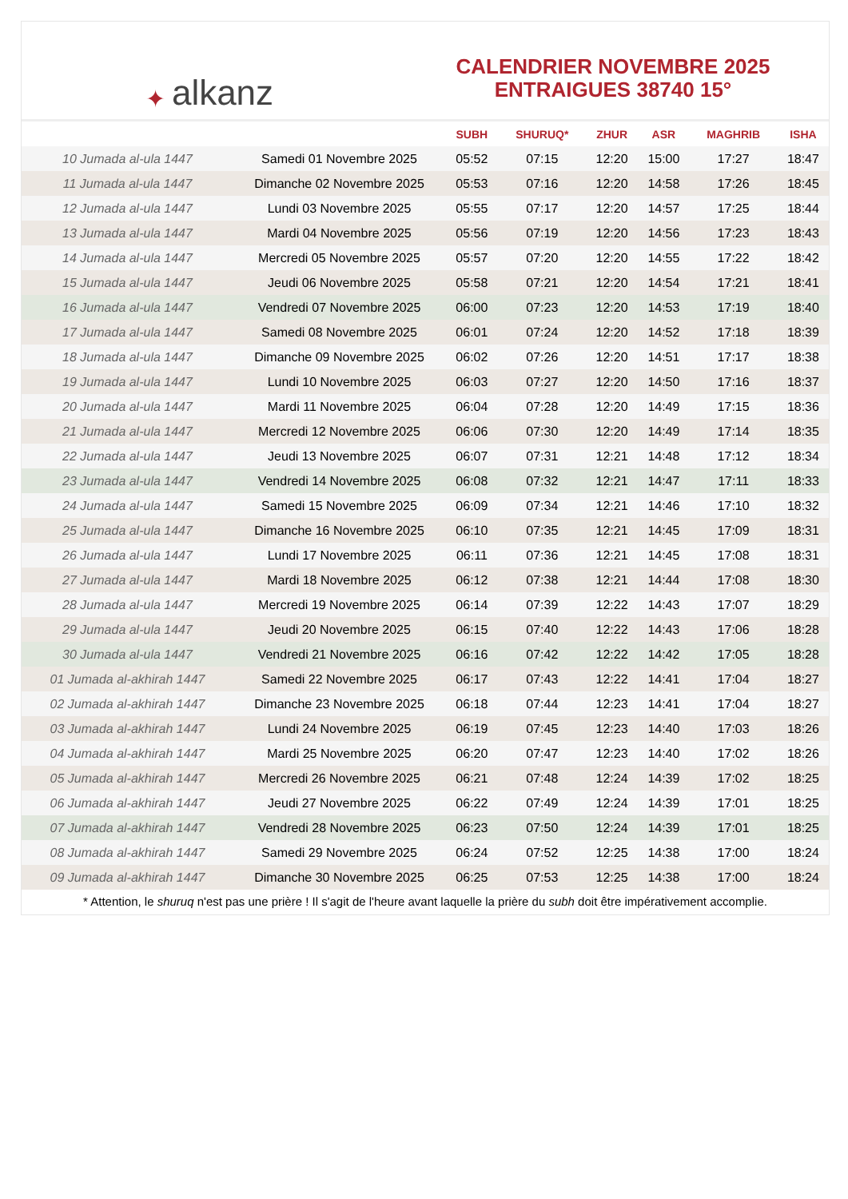✦ alkanz
CALENDRIER NOVEMBRE 2025
ENTRAIGUES 38740 15°
| | | SUBH | SHURUQ* | ZHUR | ASR | MAGHRIB | ISHA |
| --- | --- | --- | --- | --- | --- | --- | --- |
| 10 Jumada al-ula 1447 | Samedi 01 Novembre 2025 | 05:52 | 07:15 | 12:20 | 15:00 | 17:27 | 18:47 |
| 11 Jumada al-ula 1447 | Dimanche 02 Novembre 2025 | 05:53 | 07:16 | 12:20 | 14:58 | 17:26 | 18:45 |
| 12 Jumada al-ula 1447 | Lundi 03 Novembre 2025 | 05:55 | 07:17 | 12:20 | 14:57 | 17:25 | 18:44 |
| 13 Jumada al-ula 1447 | Mardi 04 Novembre 2025 | 05:56 | 07:19 | 12:20 | 14:56 | 17:23 | 18:43 |
| 14 Jumada al-ula 1447 | Mercredi 05 Novembre 2025 | 05:57 | 07:20 | 12:20 | 14:55 | 17:22 | 18:42 |
| 15 Jumada al-ula 1447 | Jeudi 06 Novembre 2025 | 05:58 | 07:21 | 12:20 | 14:54 | 17:21 | 18:41 |
| 16 Jumada al-ula 1447 | Vendredi 07 Novembre 2025 | 06:00 | 07:23 | 12:20 | 14:53 | 17:19 | 18:40 |
| 17 Jumada al-ula 1447 | Samedi 08 Novembre 2025 | 06:01 | 07:24 | 12:20 | 14:52 | 17:18 | 18:39 |
| 18 Jumada al-ula 1447 | Dimanche 09 Novembre 2025 | 06:02 | 07:26 | 12:20 | 14:51 | 17:17 | 18:38 |
| 19 Jumada al-ula 1447 | Lundi 10 Novembre 2025 | 06:03 | 07:27 | 12:20 | 14:50 | 17:16 | 18:37 |
| 20 Jumada al-ula 1447 | Mardi 11 Novembre 2025 | 06:04 | 07:28 | 12:20 | 14:49 | 17:15 | 18:36 |
| 21 Jumada al-ula 1447 | Mercredi 12 Novembre 2025 | 06:06 | 07:30 | 12:20 | 14:49 | 17:14 | 18:35 |
| 22 Jumada al-ula 1447 | Jeudi 13 Novembre 2025 | 06:07 | 07:31 | 12:21 | 14:48 | 17:12 | 18:34 |
| 23 Jumada al-ula 1447 | Vendredi 14 Novembre 2025 | 06:08 | 07:32 | 12:21 | 14:47 | 17:11 | 18:33 |
| 24 Jumada al-ula 1447 | Samedi 15 Novembre 2025 | 06:09 | 07:34 | 12:21 | 14:46 | 17:10 | 18:32 |
| 25 Jumada al-ula 1447 | Dimanche 16 Novembre 2025 | 06:10 | 07:35 | 12:21 | 14:45 | 17:09 | 18:31 |
| 26 Jumada al-ula 1447 | Lundi 17 Novembre 2025 | 06:11 | 07:36 | 12:21 | 14:45 | 17:08 | 18:31 |
| 27 Jumada al-ula 1447 | Mardi 18 Novembre 2025 | 06:12 | 07:38 | 12:21 | 14:44 | 17:08 | 18:30 |
| 28 Jumada al-ula 1447 | Mercredi 19 Novembre 2025 | 06:14 | 07:39 | 12:22 | 14:43 | 17:07 | 18:29 |
| 29 Jumada al-ula 1447 | Jeudi 20 Novembre 2025 | 06:15 | 07:40 | 12:22 | 14:43 | 17:06 | 18:28 |
| 30 Jumada al-ula 1447 | Vendredi 21 Novembre 2025 | 06:16 | 07:42 | 12:22 | 14:42 | 17:05 | 18:28 |
| 01 Jumada al-akhirah 1447 | Samedi 22 Novembre 2025 | 06:17 | 07:43 | 12:22 | 14:41 | 17:04 | 18:27 |
| 02 Jumada al-akhirah 1447 | Dimanche 23 Novembre 2025 | 06:18 | 07:44 | 12:23 | 14:41 | 17:04 | 18:27 |
| 03 Jumada al-akhirah 1447 | Lundi 24 Novembre 2025 | 06:19 | 07:45 | 12:23 | 14:40 | 17:03 | 18:26 |
| 04 Jumada al-akhirah 1447 | Mardi 25 Novembre 2025 | 06:20 | 07:47 | 12:23 | 14:40 | 17:02 | 18:26 |
| 05 Jumada al-akhirah 1447 | Mercredi 26 Novembre 2025 | 06:21 | 07:48 | 12:24 | 14:39 | 17:02 | 18:25 |
| 06 Jumada al-akhirah 1447 | Jeudi 27 Novembre 2025 | 06:22 | 07:49 | 12:24 | 14:39 | 17:01 | 18:25 |
| 07 Jumada al-akhirah 1447 | Vendredi 28 Novembre 2025 | 06:23 | 07:50 | 12:24 | 14:39 | 17:01 | 18:25 |
| 08 Jumada al-akhirah 1447 | Samedi 29 Novembre 2025 | 06:24 | 07:52 | 12:25 | 14:38 | 17:00 | 18:24 |
| 09 Jumada al-akhirah 1447 | Dimanche 30 Novembre 2025 | 06:25 | 07:53 | 12:25 | 14:38 | 17:00 | 18:24 |
* Attention, le shuruq n'est pas une prière ! Il s'agit de l'heure avant laquelle la prière du subh doit être impérativement accomplie.